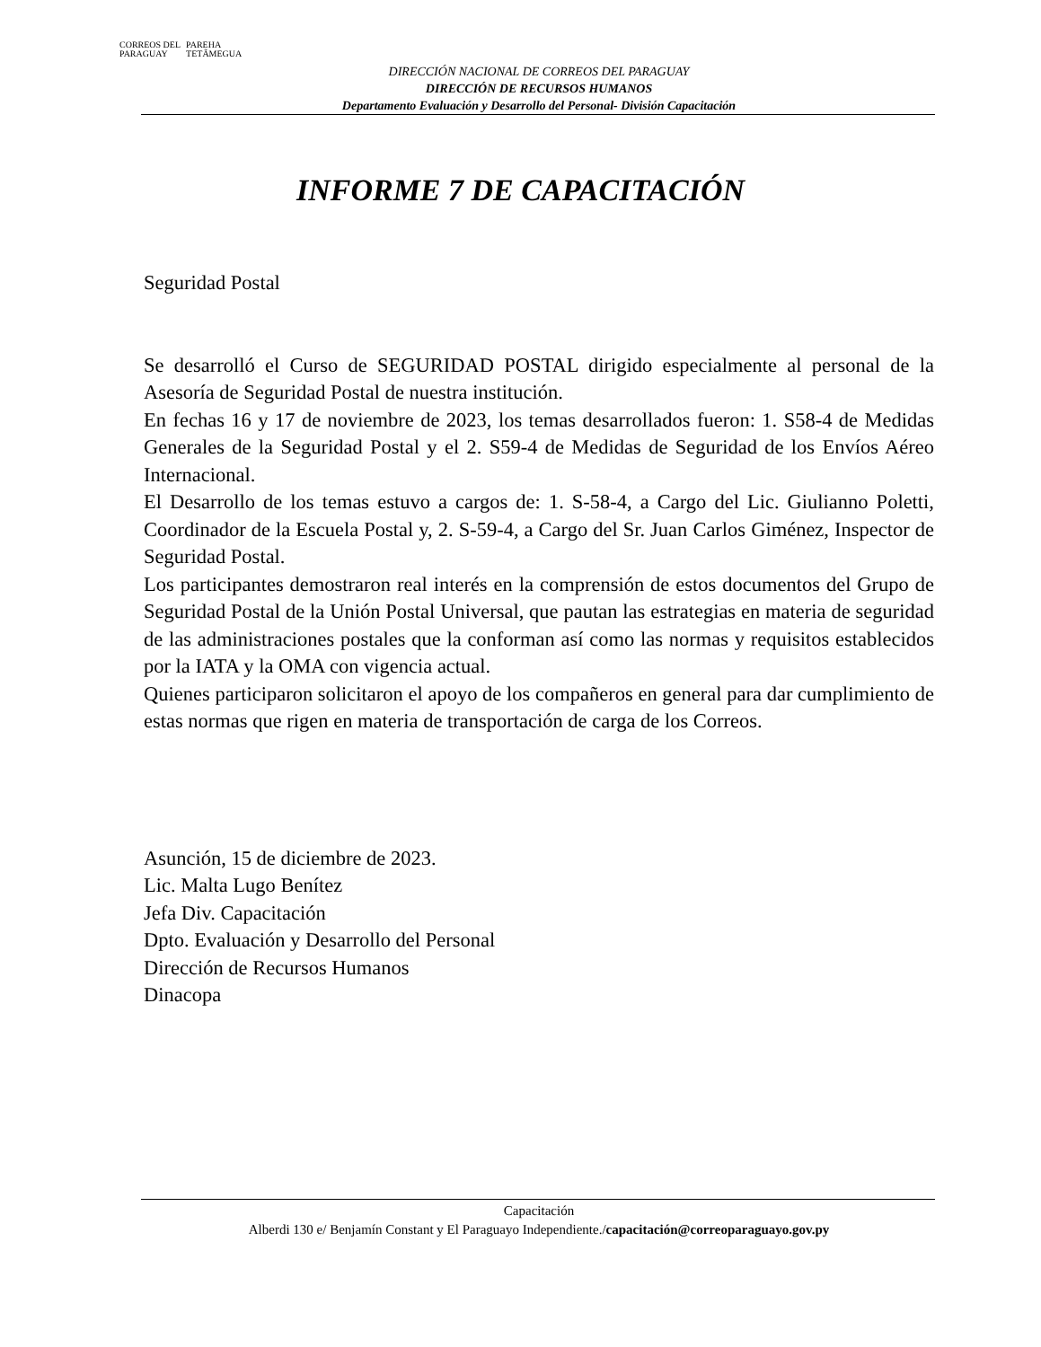CORREOS DEL
PARAGUAY
PAREHA
TETÃMEGUA
DIRECCIÓN NACIONAL DE CORREOS DEL PARAGUAY
DIRECCIÓN DE RECURSOS HUMANOS
Departamento Evaluación y Desarrollo del Personal- División Capacitación
INFORME 7 DE CAPACITACIÓN
Seguridad Postal
Se desarrolló el Curso de SEGURIDAD POSTAL dirigido especialmente al personal de la Asesoría de Seguridad Postal de nuestra institución.
En fechas 16 y 17 de noviembre de 2023, los temas desarrollados fueron: 1. S58-4 de Medidas Generales de la Seguridad Postal y el 2. S59-4 de Medidas de Seguridad de los Envíos Aéreo Internacional.
El Desarrollo de los temas estuvo a cargos de: 1. S-58-4, a Cargo del Lic. Giulianno Poletti, Coordinador de la Escuela Postal y, 2. S-59-4, a Cargo del Sr. Juan Carlos Giménez, Inspector de Seguridad Postal.
Los participantes demostraron real interés en la comprensión de estos documentos del Grupo de Seguridad Postal de la Unión Postal Universal, que pautan las estrategias en materia de seguridad de las administraciones postales que la conforman así como las normas y requisitos establecidos por la IATA y la OMA con vigencia actual.
Quienes participaron solicitaron el apoyo de los compañeros en general para dar cumplimiento de estas normas que rigen en materia de transportación de carga de los Correos.
Asunción, 15 de diciembre de 2023.
Lic. Malta Lugo Benítez
Jefa Div. Capacitación
Dpto. Evaluación y Desarrollo del Personal
Dirección de Recursos Humanos
Dinacopa
Capacitación
Alberdi 130 e/ Benjamín Constant y El Paraguayo Independiente./capacitación@correoparaguayo.gov.py